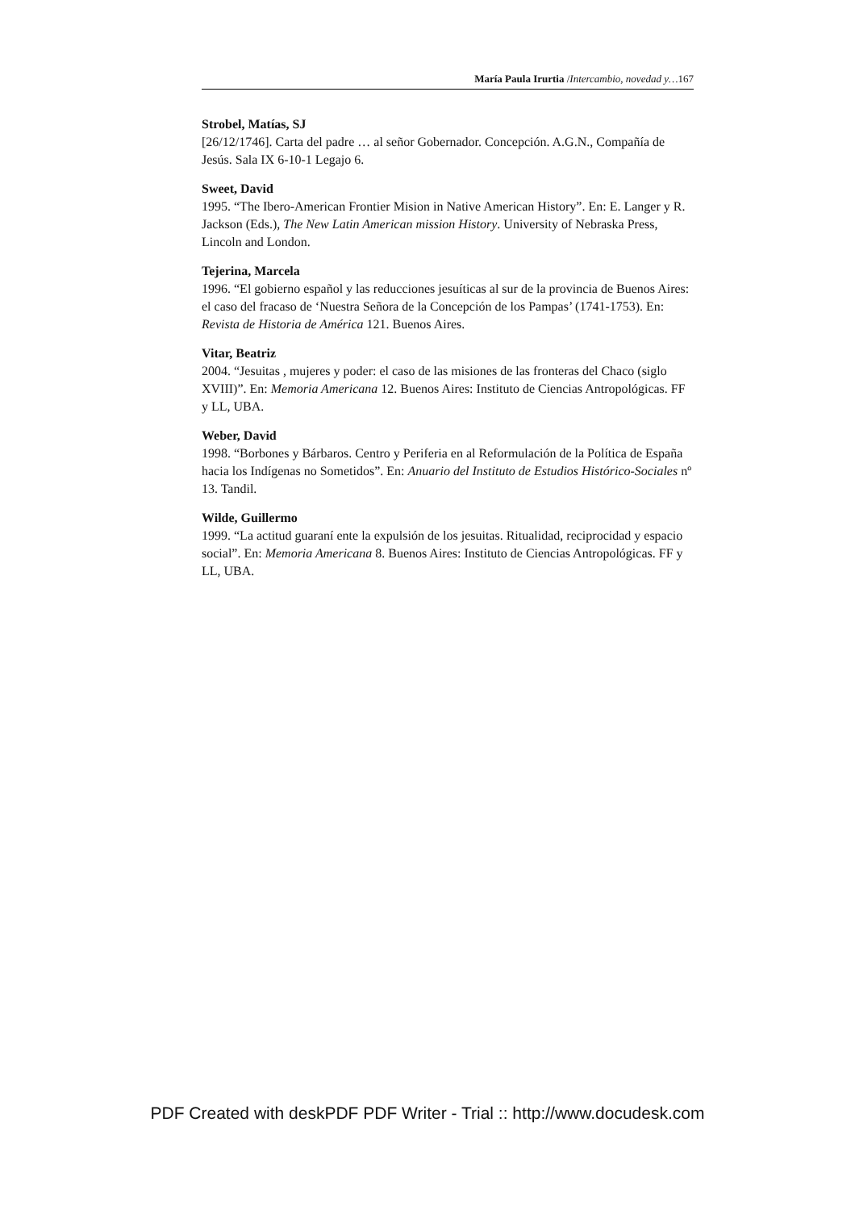María Paula Irurtia /Intercambio, novedad y…167
Strobel, Matías, SJ
[26/12/1746]. Carta del padre … al señor Gobernador. Concepción. A.G.N., Compañía de Jesús. Sala IX 6-10-1 Legajo 6.
Sweet, David
1995. “The Ibero-American Frontier Mision in Native American History”. En: E. Langer y R. Jackson (Eds.), The New Latin American mission History. University of Nebraska Press, Lincoln and London.
Tejerina, Marcela
1996. “El gobierno español y las reducciones jesuíticas al sur de la provincia de Buenos Aires: el caso del fracaso de ‘Nuestra Señora de la Concepción de los Pampas’ (1741-1753). En: Revista de Historia de América 121. Buenos Aires.
Vitar, Beatriz
2004. “Jesuitas , mujeres y poder: el caso de las misiones de las fronteras del Chaco (siglo XVIII)”. En: Memoria Americana 12. Buenos Aires: Instituto de Ciencias Antropológicas. FF y LL, UBA.
Weber, David
1998. “Borbones y Bárbaros. Centro y Periferia en al Reformulación de la Política de España hacia los Indígenas no Sometidos”. En: Anuario del Instituto de Estudios Histórico-Sociales nº 13. Tandil.
Wilde, Guillermo
1999. “La actitud guaraní ente la expulsión de los jesuitas. Ritualidad, reciprocidad y espacio social”. En: Memoria Americana 8. Buenos Aires: Instituto de Ciencias Antropológicas. FF y LL, UBA.
PDF Created with deskPDF PDF Writer - Trial :: http://www.docudesk.com